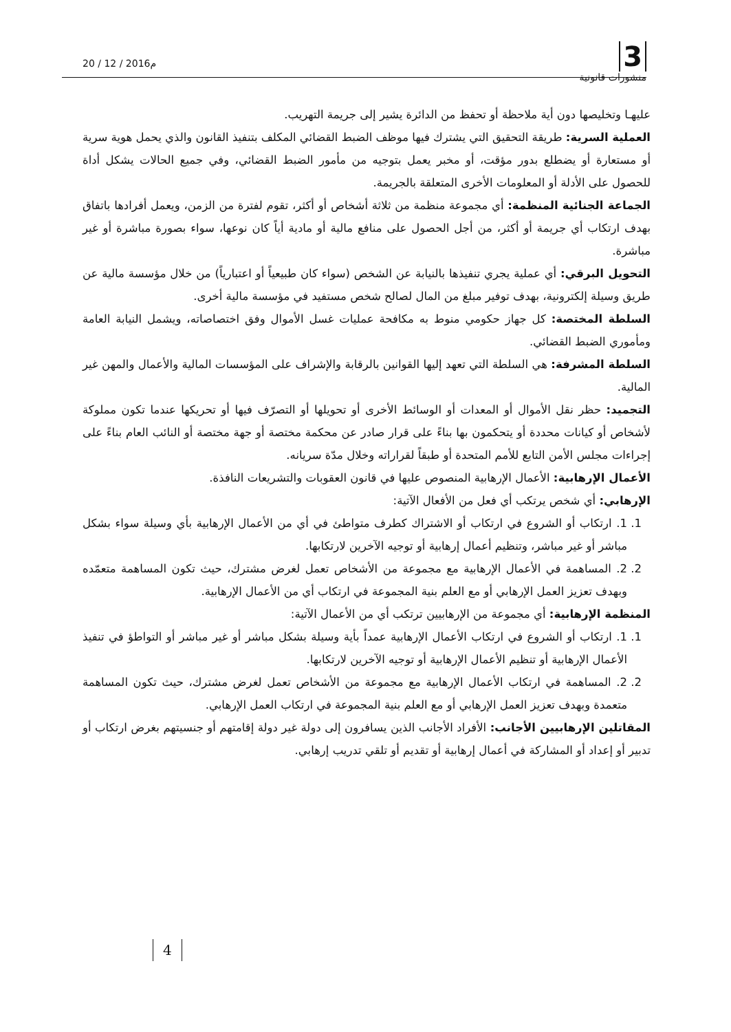20 / 12 / 2016م
3
منشورات قانونية
عليهـا وتخليصها دون أية ملاحظة أو تحفظ من الدائرة يشير إلى جريمة التهريب.
العملية السرية: طريقة التحقيق التي يشترك فيها موظف الضبط القضائي المكلف بتنفيذ القانون والذي يحمل هوية سرية أو مستعارة أو يضطلع بدور مؤقت، أو مخبر يعمل بتوجيه من مأمور الضبط القضائي، وفي جميع الحالات يشكل أداة للحصول على الأدلة أو المعلومات الأخرى المتعلقة بالجريمة.
الجماعة الجنائية المنظمة: أي مجموعة منظمة من ثلاثة أشخاص أو أكثر، تقوم لفترة من الزمن، ويعمل أفرادها باتفاق بهدف ارتكاب أي جريمة أو أكثر، من أجل الحصول على منافع مالية أو مادية أياً كان نوعها، سواء بصورة مباشرة أو غير مباشرة.
التحويل البرقي: أي عملية يجري تنفيذها بالنيابة عن الشخص (سواء كان طبيعياً أو اعتبارياً) من خلال مؤسسة مالية عن طريق وسيلة إلكترونية، بهدف توفير مبلغ من المال لصالح شخص مستفيد في مؤسسة مالية أخرى.
السلطة المختصة: كل جهاز حكومي منوط به مكافحة عمليات غسل الأموال وفق اختصاصاته، ويشمل النيابة العامة ومأموري الضبط القضائي.
السلطة المشرفة: هي السلطة التي تعهد إليها القوانين بالرقابة والإشراف على المؤسسات المالية والأعمال والمهن غير المالية.
التجميد: حظر نقل الأموال أو المعدات أو الوسائط الأخرى أو تحويلها أو التصرّف فيها أو تحريكها عندما تكون مملوكة لأشخاص أو كيانات محددة أو يتحكمون بها بناءً على قرار صادر عن محكمة مختصة أو جهة مختصة أو النائب العام بناءً على إجراءات مجلس الأمن التابع للأمم المتحدة أو طبقاً لقراراته وخلال مدّة سريانه.
الأعمال الإرهابية: الأعمال الإرهابية المنصوص عليها في قانون العقوبات والتشريعات النافذة.
الإرهابي: أي شخص يرتكب أي فعل من الأفعال الآتية:
1. 1. ارتكاب أو الشروع في ارتكاب أو الاشتراك كطرف متواطئ في أي من الأعمال الإرهابية بأي وسيلة سواء بشكل مباشر أو غير مباشر، وتنظيم أعمال إرهابية أو توجيه الآخرين لارتكابها.
2. 2. المساهمة في الأعمال الإرهابية مع مجموعة من الأشخاص تعمل لغرض مشترك، حيث تكون المساهمة متعمّده وبهدف تعزيز العمل الإرهابي أو مع العلم بنية المجموعة في ارتكاب أي من الأعمال الإرهابية.
المنظمة الإرهابية: أي مجموعة من الإرهابيين ترتكب أي من الأعمال الآتية:
1. 1. ارتكاب أو الشروع في ارتكاب الأعمال الإرهابية عمداً بأية وسيلة بشكل مباشر أو غير مباشر أو التواطؤ في تنفيذ الأعمال الإرهابية أو تنظيم الأعمال الإرهابية أو توجيه الآخرين لارتكابها.
2. 2. المساهمة في ارتكاب الأعمال الإرهابية مع مجموعة من الأشخاص تعمل لغرض مشترك، حيث تكون المساهمة متعمدة وبهدف تعزيز العمل الإرهابي أو مع العلم بنية المجموعة في ارتكاب العمل الإرهابي.
المقاتلين الإرهابيين الأجانب: الأفراد الأجانب الذين يسافرون إلى دولة غير دولة إقامتهم أو جنسيتهم بغرض ارتكاب أو تدبير أو إعداد أو المشاركة في أعمال إرهابية أو تقديم أو تلقي تدريب إرهابي.
4